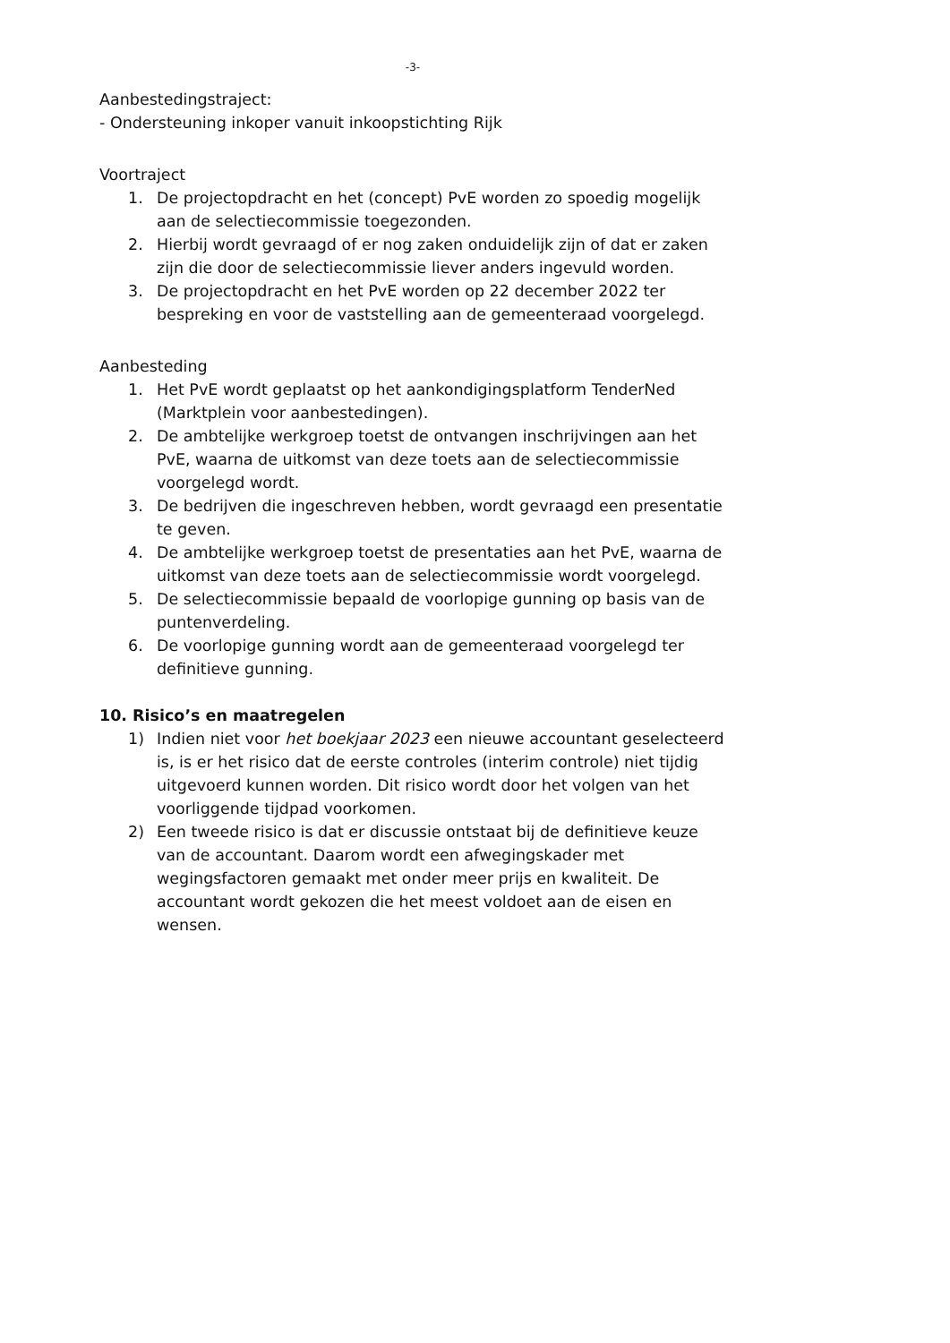-3-
Aanbestedingstraject:
- Ondersteuning inkoper vanuit inkoopstichting Rijk
Voortraject
1. De projectopdracht en het (concept) PvE worden zo spoedig mogelijk aan de selectiecommissie toegezonden.
2. Hierbij wordt gevraagd of er nog zaken onduidelijk zijn of dat er zaken zijn die door de selectiecommissie liever anders ingevuld worden.
3. De projectopdracht en het PvE worden op 22 december 2022 ter bespreking en voor de vaststelling aan de gemeenteraad voorgelegd.
Aanbesteding
1. Het PvE wordt geplaatst op het aankondigingsplatform TenderNed (Marktplein voor aanbestedingen).
2. De ambtelijke werkgroep toetst de ontvangen inschrijvingen aan het PvE, waarna de uitkomst van deze toets aan de selectiecommissie voorgelegd wordt.
3. De bedrijven die ingeschreven hebben, wordt gevraagd een presentatie te geven.
4. De ambtelijke werkgroep toetst de presentaties aan het PvE, waarna de uitkomst van deze toets aan de selectiecommissie wordt voorgelegd.
5. De selectiecommissie bepaald de voorlopige gunning op basis van de puntenverdeling.
6. De voorlopige gunning wordt aan de gemeenteraad voorgelegd ter definitieve gunning.
10. Risico’s en maatregelen
1) Indien niet voor het boekjaar 2023 een nieuwe accountant geselecteerd is, is er het risico dat de eerste controles (interim controle) niet tijdig uitgevoerd kunnen worden. Dit risico wordt door het volgen van het voorliggende tijdpad voorkomen.
2) Een tweede risico is dat er discussie ontstaat bij de definitieve keuze van de accountant. Daarom wordt een afwegingskader met wegingsfactoren gemaakt met onder meer prijs en kwaliteit. De accountant wordt gekozen die het meest voldoet aan de eisen en wensen.